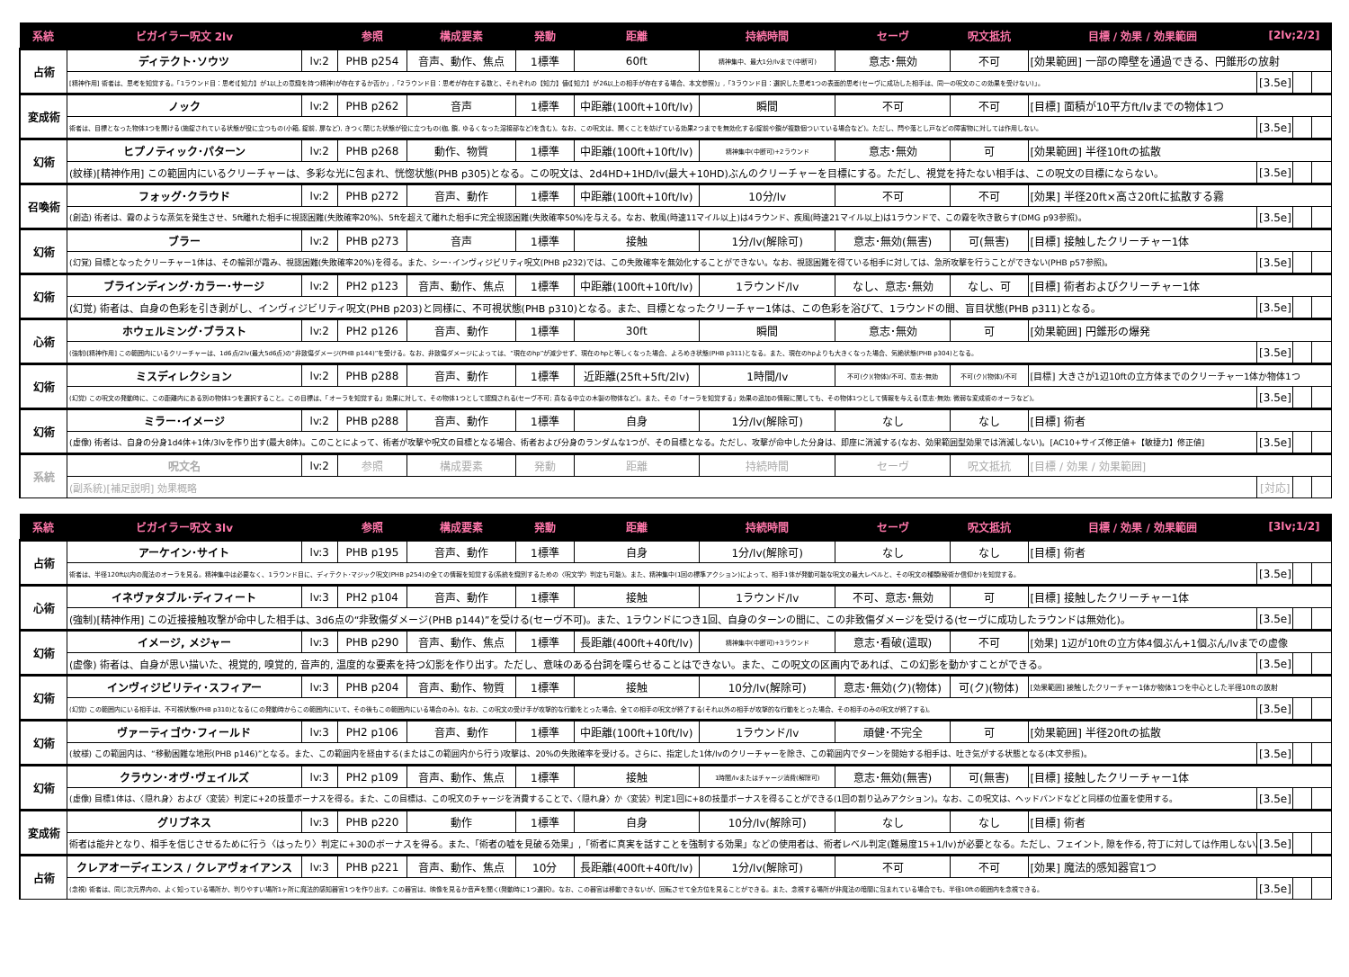| 系統 | ビガイラー呪文 2lv | | 参照 | 構成要素 | 発動 | 距離 | 持続時間 | セーヴ | 呪文抵抗 | 目標 / 効果 / 効果範囲 | [2lv;2/2] | | |
| --- | --- | --- | --- | --- | --- | --- | --- | --- | --- | --- | --- | --- | --- |
| 占術 | ディテクト･ソウツ | lv:2 | PHB p254 | 音声、動作、焦点 | 1標準 | 60ft | 精神集中、最大1分/lvまで(中断可) | 意志･無効 | 不可 | [効果範囲] 一部の障壁を通過できる、円錐形の放射 | | | |
| | [精神作用] 術者は、思考を知覚する。「1ラウンド目：思考(【知力】が1以上の意識を持つ精神)が存在するか否か」,「2ラウンド目：思考が存在する数と、それぞれの【知力】値(【知力】が26以上の相手が存在する場合、本文参照)」,「3ラウンド目：選択した思考1つの表面的思考(セーヴに成功した相手は、同一の呪文のこの効果を受けない)」。 | | | | | | | | | | [3.5e] | | |
| 変成術 | ノック | lv:2 | PHB p262 | 音声 | 1標準 | 中距離(100ft+10ft/lv) | 瞬間 | 不可 | 不可 | [目標] 面積が10平方ft/lvまでの物体1つ | | | |
| | 術者は、目標となった物体1つを開ける(施錠されている状態が役に立つもの(小箱, 錠前, 扉など), きつく閉じた状態が役に立つもの(枷, 鎖, ゆるくなった溶接部など)を含む)。なお、この呪文は、開くことを妨げている効果2つまでを無効化する(錠前や鎖が複数個ついている場合など)。ただし、閂や落とし戸などの障害物に対しては作用しない。 | | | | | | | | | | [3.5e] | | |
| 幻術 | ヒプノティック･パターン | lv:2 | PHB p268 | 動作、物質 | 1標準 | 中距離(100ft+10ft/lv) | 精神集中(中断可)+2ラウンド | 意志･無効 | 可 | [効果範囲] 半径10ftの拡散 | | | |
| | (紋様)[精神作用] この範囲内にいるクリーチャーは、多彩な光に包まれ、恍惚状態(PHB p305)となる。この呪文は、2d4HD+1HD/lv(最大+10HD)ぶんのクリーチャーを目標にする。ただし、視覚を持たない相手は、この呪文の目標にならない。 | | | | | | | | | | [3.5e] | | |
| 召喚術 | フォッグ･クラウド | lv:2 | PHB p272 | 音声、動作 | 1標準 | 中距離(100ft+10ft/lv) | 10分/lv | 不可 | 不可 | [効果] 半径20ft×高さ20ftに拡散する霧 | | | |
| | (創造) 術者は、霧のような蒸気を発生させ、5ft離れた相手に視認困難(失敗確率20%)、5ftを超えて離れた相手に完全視認困難(失敗確率50%)を与える。なお、軟風(時速11マイル以上)は4ラウンド、疾風(時速21マイル以上)は1ラウンドで、この霧を吹き散らす(DMG p93参照)。 | | | | | | | | | | [3.5e] | | |
| 幻術 | ブラー | lv:2 | PHB p273 | 音声 | 1標準 | 接触 | 1分/lv(解除可) | 意志･無効(無害) | 可(無害) | [目標] 接触したクリーチャー1体 | | | |
| | (幻覚) 目標となったクリーチャー1体は、その輪郭が霞み、視認困難(失敗確率20%)を得る。また、シー･インヴィジビリティ呪文(PHB p232)では、この失敗確率を無効化することができない。なお、視認困難を得ている相手に対しては、急所攻撃を行うことができない(PHB p57参照)。 | | | | | | | | | | [3.5e] | | |
| 幻術 | ブラインディング･カラー･サージ | lv:2 | PH2 p123 | 音声、動作、焦点 | 1標準 | 中距離(100ft+10ft/lv) | 1ラウンド/lv | なし、意志･無効 | なし、可 | [目標] 術者およびクリーチャー1体 | | | |
| | (幻覚) 術者は、自身の色彩を引き剥がし、インヴィジビリティ呪文(PHB p203)と同様に、不可視状態(PHB p310)となる。また、目標となったクリーチャー1体は、この色彩を浴びて、1ラウンドの間、盲目状態(PHB p311)となる。 | | | | | | | | | | [3.5e] | | |
| 心術 | ホウェルミング･ブラスト | lv:2 | PH2 p126 | 音声、動作 | 1標準 | 30ft | 瞬間 | 意志･無効 | 可 | [効果範囲] 円錐形の爆発 | | | |
| | (強制)[精神作用] この範囲内にいるクリーチャーは、1d6点/2lv(最大5d6点)の“非致傷ダメージ(PHB p144)”を受ける。なお、非致傷ダメージによっては、“現在のhp”が減少せず、現在のhpと等しくなった場合、よろめき状態(PHB p311)となる。また、現在のhpよりも大きくなった場合、気絶状態(PHB p304)となる。 | | | | | | | | | | [3.5e] | | |
| 幻術 | ミスディレクション | lv:2 | PHB p288 | 音声、動作 | 1標準 | 近距離(25ft+5ft/2lv) | 1時間/lv | 不可(ク)(物体)/不可、意志･無効 | 不可(ク)(物体)/不可 | [目標] 大きさが1辺10ftの立方体までのクリーチャー1体か物体1つ | | | |
| | (幻覚) この呪文の発動時に、この距離内にある別の物体1つを選択すること。この目標は、「オーラを知覚する」効果に対して、その物体1つとして認識される(セーヴ不可; 真なる中立の木製の物体など)。また、その「オーラを知覚する」効果の追加の情報に関しても、その物体1つとして情報を与える(意志･無効; 微弱な変成術のオーラなど)。 | | | | | | | | | | [3.5e] | | |
| 幻術 | ミラー･イメージ | lv:2 | PHB p288 | 音声、動作 | 1標準 | 自身 | 1分/lv(解除可) | なし | なし | [目標] 術者 | | | |
| | (虚像) 術者は、自身の分身1d4体+1体/3lvを作り出す(最大8体)。このことによって、術者が攻撃や呪文の目標となる場合、術者および分身のランダムな1つが、その目標となる。ただし、攻撃が命中した分身は、即座に消滅する(なお、効果範囲型効果では消滅しない)。[AC10+サイズ修正値+【敏捷力】修正値] | | | | | | | | | | [3.5e] | | |
| 系統 | 呪文名 | lv:2 | 参照 | 構成要素 | 発動 | 距離 | 持続時間 | セーヴ | 呪文抵抗 | [目標 / 効果 / 効果範囲] | | | |
| | (副系統)[補足説明] 効果概略 | | | | | | | | | | [対応] | | |
| 系統 | ビガイラー呪文 3lv | | 参照 | 構成要素 | 発動 | 距離 | 持続時間 | セーヴ | 呪文抵抗 | 目標 / 効果 / 効果範囲 | [3lv;1/2] | | |
| --- | --- | --- | --- | --- | --- | --- | --- | --- | --- | --- | --- | --- | --- |
| 占術 | アーケイン･サイト | lv:3 | PHB p195 | 音声、動作 | 1標準 | 自身 | 1分/lv(解除可) | なし | なし | [目標] 術者 | | | |
| | 術者は、半径120ft以内の魔法のオーラを見る。精神集中は必要なく、1ラウンド目に、ディテクト･マジック呪文(PHB p254)の全ての情報を知覚する(系統を識別するための〈呪文学〉判定も可能)。また、精神集中(1回の標準アクション)によって、相手1体が発動可能な呪文の最大レベルと、その呪文の種類(秘術か信仰か)を知覚する。 | | | | | | | | | | [3.5e] | | |
| 心術 | イネヴァタブル･ディフィート | lv:3 | PH2 p104 | 音声、動作 | 1標準 | 接触 | 1ラウンド/lv | 不可、意志･無効 | 可 | [目標] 接触したクリーチャー1体 | | | |
| | (強制)[精神作用] この近接接触攻撃が命中した相手は、3d6点の“非致傷ダメージ(PHB p144)”を受ける(セーヴ不可)。また、1ラウンドにつき1回、自身のターンの間に、この非致傷ダメージを受ける(セーヴに成功したラウンドは無効化)。 | | | | | | | | | | [3.5e] | | |
| 幻術 | イメージ, メジャー | lv:3 | PHB p290 | 音声、動作、焦点 | 1標準 | 長距離(400ft+40ft/lv) | 精神集中(中断可)+3ラウンド | 意志･看破(遣取) | 不可 | [効果] 1辺が10ftの立方体4個ぶん+1個ぶん/lvまでの虚像 | | | |
| | (虚像) 術者は、自身が思い描いた、視覚的, 嗅覚的, 音声的, 温度的な要素を持つ幻影を作り出す。ただし、意味のある台詞を喋らせることはできない。また、この呪文の区画内であれば、この幻影を動かすことができる。 | | | | | | | | | | [3.5e] | | |
| 幻術 | インヴィジビリティ･スフィアー | lv:3 | PHB p204 | 音声、動作、物質 | 1標準 | 接触 | 10分/lv(解除可) | 意志･無効(ク)(物体) | 可(ク)(物体) | [効果範囲] 接触したクリーチャー1体か物体1つを中心とした半径10ftの放射 | | | |
| | (幻覚) この範囲内にいる相手は、不可視状態(PHB p310)となる(この発動時からこの範囲内にいて、その後もこの範囲内にいる場合のみ)。なお、この呪文の受け手が攻撃的な行動をとった場合、全ての相手の呪文が終了する(それ以外の相手が攻撃的な行動をとった場合、その相手のみの呪文が終了する)。 | | | | | | | | | | [3.5e] | | |
| 幻術 | ヴァーティゴウ･フィールド | lv:3 | PH2 p106 | 音声、動作 | 1標準 | 中距離(100ft+10ft/lv) | 1ラウンド/lv | 頑健･不完全 | 可 | [効果範囲] 半径20ftの拡散 | | | |
| | (紋様) この範囲内は、“移動困難な地形(PHB p146)”となる。また、この範囲内を経由する(またはこの範囲内から行う)攻撃は、20%の失敗確率を受ける。さらに、指定した1体/lvのクリーチャーを除き、この範囲内でターンを開始する相手は、吐き気がする状態となる(本文参照)。 | | | | | | | | | | [3.5e] | | |
| 幻術 | クラウン･オヴ･ヴェイルズ | lv:3 | PH2 p109 | 音声、動作、焦点 | 1標準 | 接触 | 1時間/lvまたはチャージ消費(解除可) | 意志･無効(無害) | 可(無害) | [目標] 接触したクリーチャー1体 | | | |
| | (虚像) 目標1体は、〈隠れ身〉および〈変装〉判定に+2の技量ボーナスを得る。また、この目標は、この呪文のチャージを消費することで、〈隠れ身〉か〈変装〉判定1回に+8の技量ボーナスを得ることができる(1回の割り込みアクション)。なお、この呪文は、ヘッドバンドなどと同様の位置を使用する。 | | | | | | | | | | [3.5e] | | |
| 変成術 | グリブネス | lv:3 | PHB p220 | 動作 | 1標準 | 自身 | 10分/lv(解除可) | なし | なし | [目標] 術者 | | | |
| | 術者は能弁となり、相手を信じさせるために行う〈はったり〉判定に+30のボーナスを得る。また、「術者の嘘を見破る効果」,「術者に真実を話すことを強制する効果」などの使用者は、術者レベル判定(難易度15+1/lv)が必要となる。ただし、フェイント, 隙を作る, 符丁に対しては作用しない。 | | | | | | | | | | [3.5e] | | |
| 占術 | クレアオーディエンス / クレアヴォイアンス | lv:3 | PHB p221 | 音声、動作、焦点 | 10分 | 長距離(400ft+40ft/lv) | 1分/lv(解除可) | 不可 | 不可 | [効果] 魔法的感知器官1つ | | | |
| | (念視) 術者は、同じ次元界内の、よく知っている場所か、判りやすい場所1ヶ所に魔法的感知器官1つを作り出す。この器官は、映像を見るか音声を聞く(発動時に1つ選択)。なお、この器官は移動できないが、回転させて全方位を見ることができる。また、念視する場所が非魔法の暗闇に包まれている場合でも、半径10ftの範囲内を念視できる。 | | | | | | | | | | [3.5e] | | |